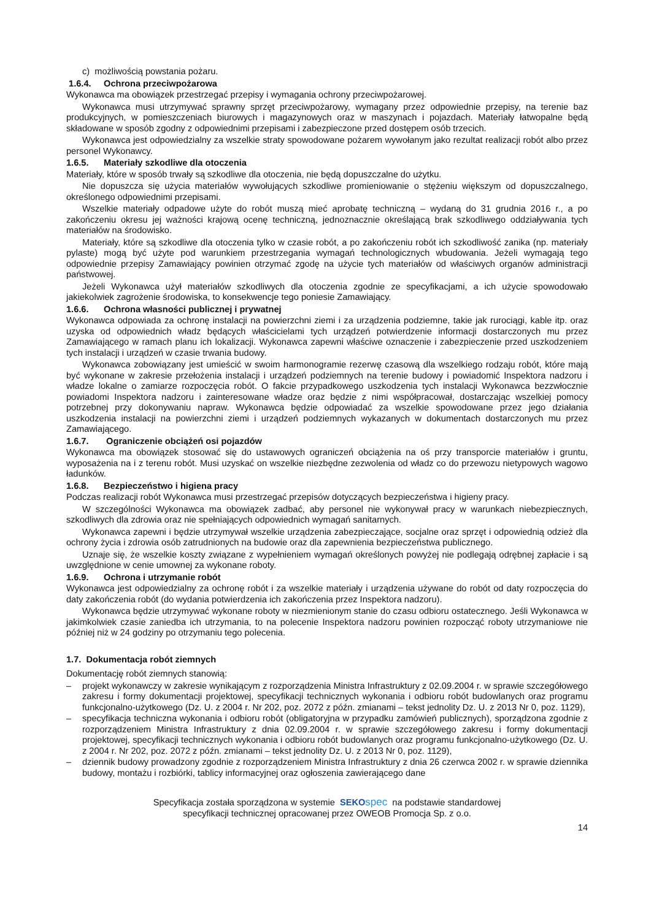c) możliwością powstania pożaru.
1.6.4. Ochrona przeciwpożarowa
Wykonawca ma obowiązek przestrzegać przepisy i wymagania ochrony przeciwpożarowej.
Wykonawca musi utrzymywać sprawny sprzęt przeciwpożarowy, wymagany przez odpowiednie przepisy, na terenie baz produkcyjnych, w pomieszczeniach biurowych i magazynowych oraz w maszynach i pojazdach. Materiały łatwopalne będą składowane w sposób zgodny z odpowiednimi przepisami i zabezpieczone przed dostępem osób trzecich.
Wykonawca jest odpowiedzialny za wszelkie straty spowodowane pożarem wywołanym jako rezultat realizacji robót albo przez personel Wykonawcy.
1.6.5. Materiały szkodliwe dla otoczenia
Materiały, które w sposób trwały są szkodliwe dla otoczenia, nie będą dopuszczalne do użytku.
Nie dopuszcza się użycia materiałów wywołujących szkodliwe promieniowanie o stężeniu większym od dopuszczalnego, określonego odpowiednimi przepisami.
Wszelkie materiały odpadowe użyte do robót muszą mieć aprobatę techniczną – wydaną do 31 grudnia 2016 r., a po zakończeniu okresu jej ważności krajową ocenę techniczną, jednoznacznie określającą brak szkodliwego oddziaływania tych materiałów na środowisko.
Materiały, które są szkodliwe dla otoczenia tylko w czasie robót, a po zakończeniu robót ich szkodliwość zanika (np. materiały pylaste) mogą być użyte pod warunkiem przestrzegania wymagań technologicznych wbudowania. Jeżeli wymagają tego odpowiednie przepisy Zamawiający powinien otrzymać zgodę na użycie tych materiałów od właściwych organów administracji państwowej.
Jeżeli Wykonawca użył materiałów szkodliwych dla otoczenia zgodnie ze specyfikacjami, a ich użycie spowodowało jakiekolwiek zagrożenie środowiska, to konsekwencje tego poniesie Zamawiający.
1.6.6. Ochrona własności publicznej i prywatnej
Wykonawca odpowiada za ochronę instalacji na powierzchni ziemi i za urządzenia podziemne, takie jak rurociągi, kable itp. oraz uzyska od odpowiednich władz będących właścicielami tych urządzeń potwierdzenie informacji dostarczonych mu przez Zamawiającego w ramach planu ich lokalizacji. Wykonawca zapewni właściwe oznaczenie i zabezpieczenie przed uszkodzeniem tych instalacji i urządzeń w czasie trwania budowy.
Wykonawca zobowiązany jest umieścić w swoim harmonogramie rezerwę czasową dla wszelkiego rodzaju robót, które mają być wykonane w zakresie przełożenia instalacji i urządzeń podziemnych na terenie budowy i powiadomić Inspektora nadzoru i władze lokalne o zamiarze rozpoczęcia robót. O fakcie przypadkowego uszkodzenia tych instalacji Wykonawca bezzwłocznie powiadomi Inspektora nadzoru i zainteresowane władze oraz będzie z nimi współpracował, dostarczając wszelkiej pomocy potrzebnej przy dokonywaniu napraw. Wykonawca będzie odpowiadać za wszelkie spowodowane przez jego działania uszkodzenia instalacji na powierzchni ziemi i urządzeń podziemnych wykazanych w dokumentach dostarczonych mu przez Zamawiającego.
1.6.7. Ograniczenie obciążeń osi pojazdów
Wykonawca ma obowiązek stosować się do ustawowych ograniczeń obciążenia na oś przy transporcie materiałów i gruntu, wyposażenia na i z terenu robót. Musi uzyskać on wszelkie niezbędne zezwolenia od władz co do przewozu nietypowych wagowo ładunków.
1.6.8. Bezpieczeństwo i higiena pracy
Podczas realizacji robót Wykonawca musi przestrzegać przepisów dotyczących bezpieczeństwa i higieny pracy.
W szczególności Wykonawca ma obowiązek zadbać, aby personel nie wykonywał pracy w warunkach niebezpiecznych, szkodliwych dla zdrowia oraz nie spełniających odpowiednich wymagań sanitarnych.
Wykonawca zapewni i będzie utrzymywał wszelkie urządzenia zabezpieczające, socjalne oraz sprzęt i odpowiednią odzież dla ochrony życia i zdrowia osób zatrudnionych na budowie oraz dla zapewnienia bezpieczeństwa publicznego.
Uznaje się, że wszelkie koszty związane z wypełnieniem wymagań określonych powyżej nie podlegają odrębnej zapłacie i są uwzględnione w cenie umownej za wykonane roboty.
1.6.9. Ochrona i utrzymanie robót
Wykonawca jest odpowiedzialny za ochronę robót i za wszelkie materiały i urządzenia używane do robót od daty rozpoczęcia do daty zakończenia robót (do wydania potwierdzenia ich zakończenia przez Inspektora nadzoru).
Wykonawca będzie utrzymywać wykonane roboty w niezmienionym stanie do czasu odbioru ostatecznego. Jeśli Wykonawca w jakimkolwiek czasie zaniedba ich utrzymania, to na polecenie Inspektora nadzoru powinien rozpocząć roboty utrzymaniowe nie później niż w 24 godziny po otrzymaniu tego polecenia.
1.7. Dokumentacja robót ziemnych
Dokumentację robót ziemnych stanowią:
– projekt wykonawczy w zakresie wynikającym z rozporządzenia Ministra Infrastruktury z 02.09.2004 r. w sprawie szczegółowego zakresu i formy dokumentacji projektowej, specyfikacji technicznych wykonania i odbioru robót budowlanych oraz programu funkcjonalno-użytkowego (Dz. U. z 2004 r. Nr 202, poz. 2072 z późn. zmianami – tekst jednolity Dz. U. z 2013 Nr 0, poz. 1129),
– specyfikacja techniczna wykonania i odbioru robót (obligatoryjna w przypadku zamówień publicznych), sporządzona zgodnie z rozporządzeniem Ministra Infrastruktury z dnia 02.09.2004 r. w sprawie szczegółowego zakresu i formy dokumentacji projektowej, specyfikacji technicznych wykonania i odbioru robót budowlanych oraz programu funkcjonalno-użytkowego (Dz. U. z 2004 r. Nr 202, poz. 2072 z późn. zmianami – tekst jednolity Dz. U. z 2013 Nr 0, poz. 1129),
– dziennik budowy prowadzony zgodnie z rozporządzeniem Ministra Infrastruktury z dnia 26 czerwca 2002 r. w sprawie dziennika budowy, montażu i rozbiórki, tablicy informacyjnej oraz ogłoszenia zawierającego dane
Specyfikacja została sporządzona w systemie SEKO spec na podstawie standardowej
specyfikacji technicznej opracowanej przez OWEOB Promocja Sp. z o.o.
14